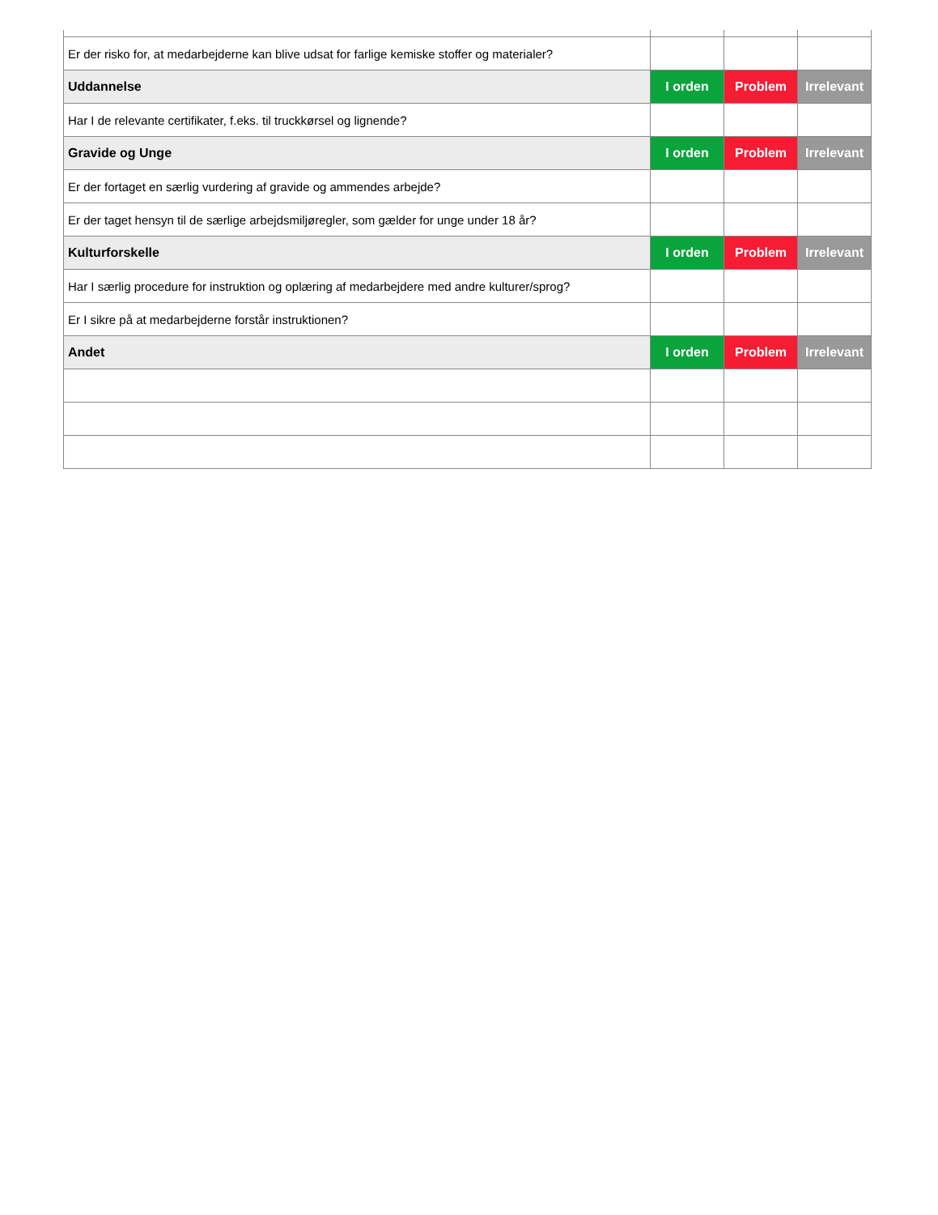| Er der risko for, at medarbejderne kan blive udsat for farlige kemiske stoffer og materialer? | | | |
| Uddannelse | I orden | Problem | Irrelevant |
| Har I de relevante certifikater, f.eks. til truckkørsel og lignende? | | | |
| Gravide og Unge | I orden | Problem | Irrelevant |
| Er der fortaget en særlig vurdering af gravide og ammendes arbejde? | | | |
| Er der taget hensyn til de særlige arbejdsmiljøregler, som gælder for unge under 18 år? | | | |
| Kulturforskelle | I orden | Problem | Irrelevant |
| Har I særlig procedure for instruktion og oplæring af medarbejdere med andre kulturer/sprog? | | | |
| Er I sikre på at medarbejderne forstår instruktionen? | | | |
| Andet | I orden | Problem | Irrelevant |